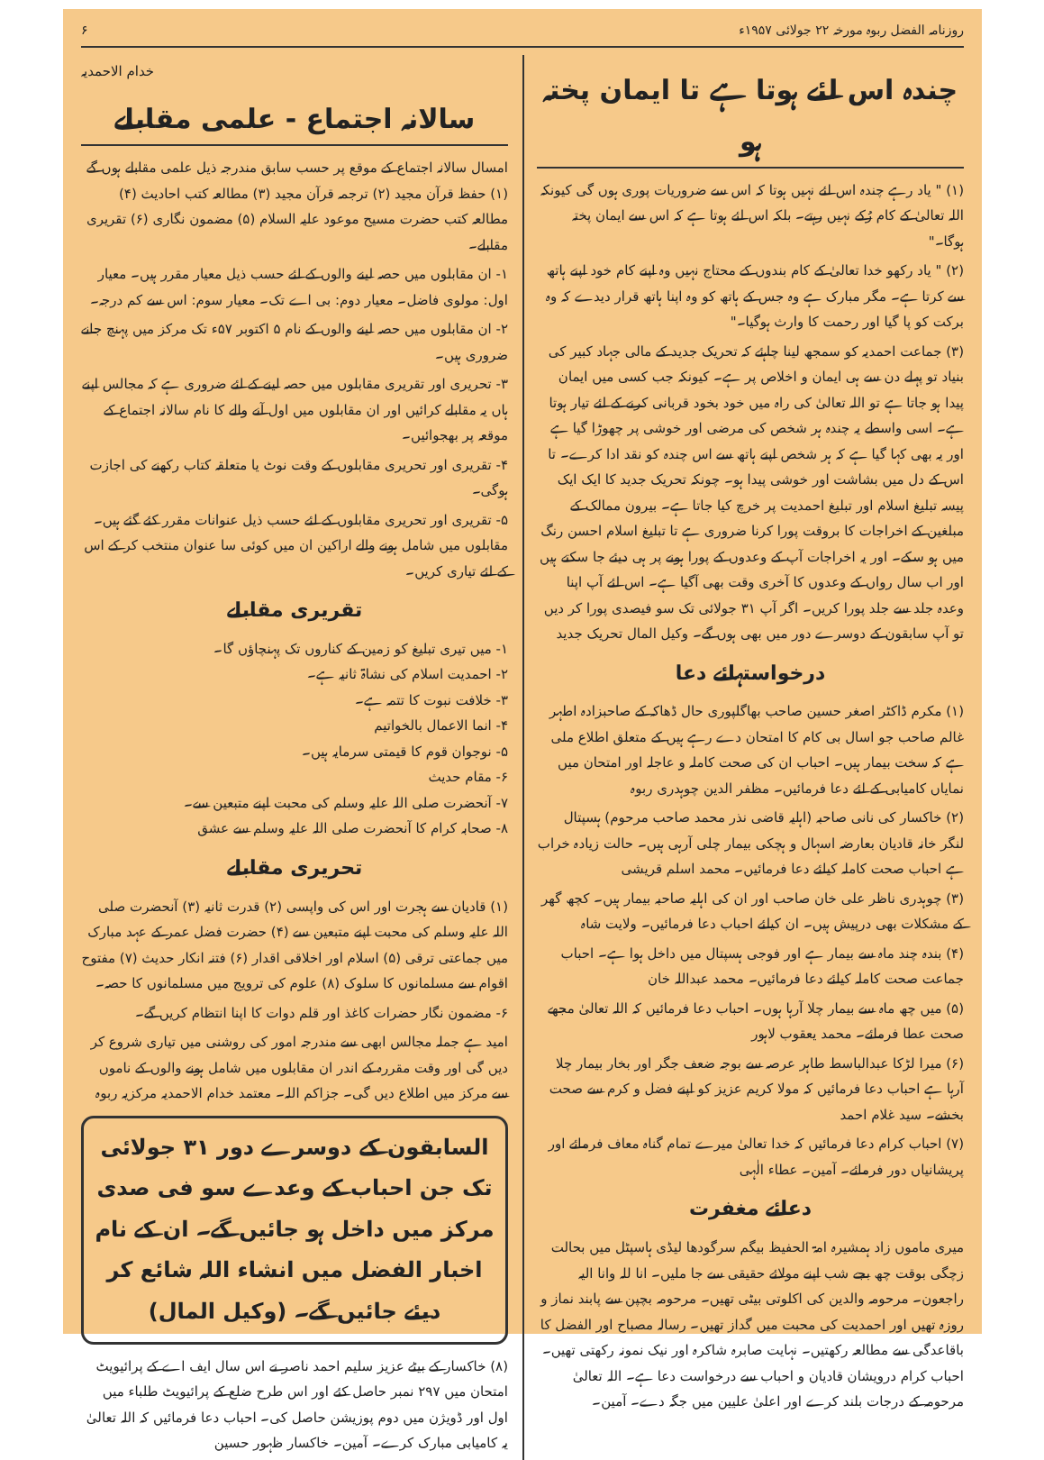روزنامہ الفضل ربوہ مورخہ ۲۲ جولائی ۱۹۵۷ء ۶
چندہ اس لئے ہوتا ہے تا ایمان پختہ ہو
(۱) " یاد رہے چندہ اس لئے نہیں ہوتا کہ اس سے ضروریات پوری ہوں گی کیونکہ اللہ تعالیٰ کے کام رُکے نہیں رہتے۔ بلکہ اس لئے ہوتا ہے کہ اس سے ایمان پختہ ہوگا۔"
(۲) " یاد رکھو خدا تعالیٰ کے کام بندوں کے محتاج نہیں وہ اپنے کام خود اپنے ہاتھ سے کرتا ہے۔ مگر مبارک ہے وہ جس کے ہاتھ کو وہ اپنا ہاتھ قرار دیدے کہ وہ برکت کو پا گیا اور رحمت کا وارث ہوگیا۔"
(۳) جماعت احمدیہ کو سمجھ لینا چاہئے کہ تحریک جدید کے مالی جہاد کبیر کی بنیاد تو پہلے دن سے ہی ایمان و اخلاص پر ہے۔ کیونکہ جب کسی میں ایمان پیدا ہو جاتا ہے تو اللہ تعالیٰ کی راہ میں خود بخود قربانی کرنے کے لئے تیار ہوتا ہے۔ اسی واسطے یہ چندہ ہر شخص کی مرضی اور خوشی پر چھوڑا گیا ہے اور یہ بھی کہا گیا ہے کہ ہر شخص اپنے ہاتھ سے اس چندہ کو نقد ادا کرے۔ تا اس کے دل میں بشاشت اور خوشی پیدا ہو۔ چونکہ تحریک جدید کا ایک ایک پیسہ تبلیغ اسلام اور تبلیغ احمدیت پر خرچ کیا جاتا ہے۔ بیرون ممالک کے مبلغین کے اخراجات کا بروقت پورا کرنا ضروری ہے تا تبلیغ اسلام احسن رنگ میں ہو سکے۔ اور یہ اخراجات آپ کے وعدوں کے پورا ہونے پر ہی دیئے جا سکتے ہیں اور اب سال رواں کے وعدوں کا آخری وقت بھی آگیا ہے۔ اس لئے آپ اپنا وعدہ جلد سے جلد پورا کریں۔ اگر آپ ۳۱ جولائی تک سو فیصدی پورا کر دیں تو آپ سابقون کے دوسرے دور میں بھی ہوں گے۔ وکیل المال تحریک جدید
درخواستہائے دعا
(۱) مکرم ڈاکٹر اصغر حسین صاحب بھاگلپوری حال ڈھاکہ کے صاحبزادہ اطہر غالم صاحب جو اسال بی کام کا امتحان دے رہے ہیں کے متعلق اطلاع ملی ہے کہ سخت بیمار ہیں۔ احباب ان کی صحت کاملہ و عاجلہ اور امتحان میں نمایاں کامیابی کے لئے دعا فرمائیں۔ مظفر الدین چوہدری ربوہ
(۲) خاکسار کی نانی صاحبہ (اہلیہ قاضی نذر محمد صاحب مرحوم) ہسپتال لنگر خانہ قادیان بعارضہ اسہال و ہچکی بیمار چلی آرہی ہیں۔ حالت زیادہ خراب ہے احباب صحت کاملہ کیلئے دعا فرمائیں۔ محمد اسلم قریشی
(۳) چوہدری ناظر علی خان صاحب اور ان کی اہلیہ صاحبہ بیمار ہیں۔ کچھ گھر کے مشکلات بھی درپیش ہیں۔ ان کیلئے احباب دعا فرمائیں۔ ولایت شاہ
(۴) بندہ چند ماہ سے بیمار ہے اور فوجی ہسپتال میں داخل ہوا ہے۔ احباب جماعت صحت کاملہ کیلئے دعا فرمائیں۔ محمد عبداللہ خان
(۵) میں چھ ماہ سے بیمار چلا آرہا ہوں۔ احباب دعا فرمائیں کہ اللہ تعالیٰ مجھے صحت عطا فرمائے۔ محمد یعقوب لاہور
(۶) میرا لڑکا عبدالباسط طاہر عرصہ سے بوجہ ضعف جگر اور بخار بیمار چلا آرہا ہے احباب دعا فرمائیں کہ مولا کریم عزیز کو اپنے فضل و کرم سے صحت بخشے۔ سید غلام احمد
(۷) احباب کرام دعا فرمائیں کہ خدا تعالیٰ میرے تمام گناہ معاف فرمائے اور پریشانیاں دور فرمائے۔ آمین۔ عطاء الٰہی
دعائے مغفرت
میری ماموں زاد ہمشیرہ امۃ الحفیظ بیگم سرگودھا لیڈی ہاسپٹل میں بحالت زچگی بوقت چھ بجے شب اپنے مولائے حقیقی سے جا ملیں۔ انا للہ وانا الیہ راجعون۔ مرحومہ والدین کی اکلوتی بیٹی تھیں۔ مرحومہ بچپن سے پابند نماز و روزہ تھیں اور احمدیت کی محبت میں گداز تھیں۔ رسالہ مصباح اور الفضل کا باقاعدگی سے مطالعہ رکھتیں۔ نہایت صابرہ شاکرہ اور نیک نمونہ رکھتی تھیں۔ احباب کرام درویشان قادیان و احباب سے درخواست دعا ہے۔ اللہ تعالیٰ مرحومہ کے درجات بلند کرے اور اعلیٰ علیین میں جگہ دے۔ آمین۔
خدام الاحمدیہ
سالانہ اجتماع - علمی مقابلے
امسال سالانہ اجتماع کے موقع پر حسب سابق مندرجہ ذیل علمی مقابلے ہوں گے (۱) حفظ قرآن مجید (۲) ترجمہ قرآن مجید (۳) مطالعہ کتب احادیث (۴) مطالعہ کتب حضرت مسیح موعود علیہ السلام (۵) مضمون نگاری (۶) تقریری مقابلے۔
۱- ان مقابلوں میں حصہ لینے والوں کے لئے حسب ذیل معیار مقرر ہیں۔ معیار اول: مولوی فاضل۔ معیار دوم: بی اے تک۔ معیار سوم: اس سے کم درجہ۔
۲- ان مقابلوں میں حصہ لینے والوں کے نام ۵ اکتوبر ۵۷ء تک مرکز میں پہنچ جانے ضروری ہیں۔
۳- تحریری اور تقریری مقابلوں میں حصہ لینے کے لئے ضروری ہے کہ مجالس اپنے ہاں یہ مقابلے کرائیں اور ان مقابلوں میں اول آنے والے کا نام سالانہ اجتماع کے موقعہ پر بھجوائیں۔
۴- تقریری اور تحریری مقابلوں کے وقت نوٹ یا متعلقہ کتاب رکھنے کی اجازت ہوگی۔
۵- تقریری اور تحریری مقابلوں کے لئے حسب ذیل عنوانات مقرر کئے گئے ہیں۔ مقابلوں میں شامل ہونے والے اراکین ان میں کوئی سا عنوان منتخب کر کے اس کے لئے تیاری کریں۔
تقریری مقابلے
۱- میں تیری تبلیغ کو زمین کے کناروں تک پہنچاؤں گا۔
۲- احمدیت اسلام کی نشاۃ ثانیہ ہے۔
۳- خلافت نبوت کا تتمہ ہے۔
۴- انما الاعمال بالخواتیم
۵- نوجوان قوم کا قیمتی سرمایہ ہیں۔
۶- مقام حدیث
۷- آنحضرت صلی اللہ علیہ وسلم کی محبت اپنے متبعین سے۔
۸- صحابہ کرام کا آنحضرت صلی اللہ علیہ وسلم سے عشق
تحریری مقابلے
(۱) قادیان سے ہجرت اور اس کی واپسی (۲) قدرت ثانیہ (۳) آنحضرت صلی اللہ علیہ وسلم کی محبت اپنے متبعین سے (۴) حضرت فضل عمر کے عہد مبارک میں جماعتی ترقی (۵) اسلام اور اخلاقی اقدار (۶) فتنہ انکار حدیث (۷) مفتوح اقوام سے مسلمانوں کا سلوک (۸) علوم کی ترویج میں مسلمانوں کا حصہ۔
۶- مضمون نگار حضرات کاغذ اور قلم دوات کا اپنا انتظام کریں گے۔
امید ہے جملہ مجالس ابھی سے مندرجہ امور کی روشنی میں تیاری شروع کر دیں گی اور وقت مقررہ کے اندر ان مقابلوں میں شامل ہونے والوں کے ناموں سے مرکز میں اطلاع دیں گی۔ جزاکم اللہ۔ معتمد خدام الاحمدیہ مرکزیہ ربوہ
السابقون کے دوسرے دور ۳۱ جولائی تک جن احباب کے وعدے سو فی صدی مرکز میں داخل ہو جائیں گے۔ ان کے نام اخبار الفضل میں انشاء اللہ شائع کر دیئے جائیں گے۔ (وکیل المال)
(۸) خاکسار کے بیٹے عزیز سلیم احمد ناصر نے اس سال ایف اے کے پرائیویٹ امتحان میں ۲۹۷ نمبر حاصل کئے اور اس طرح ضلع کے پرائیویٹ طلباء میں اول اور ڈویژن میں دوم پوزیشن حاصل کی۔ احباب دعا فرمائیں کہ اللہ تعالیٰ یہ کامیابی مبارک کرے۔ آمین۔ خاکسار ظہور حسین